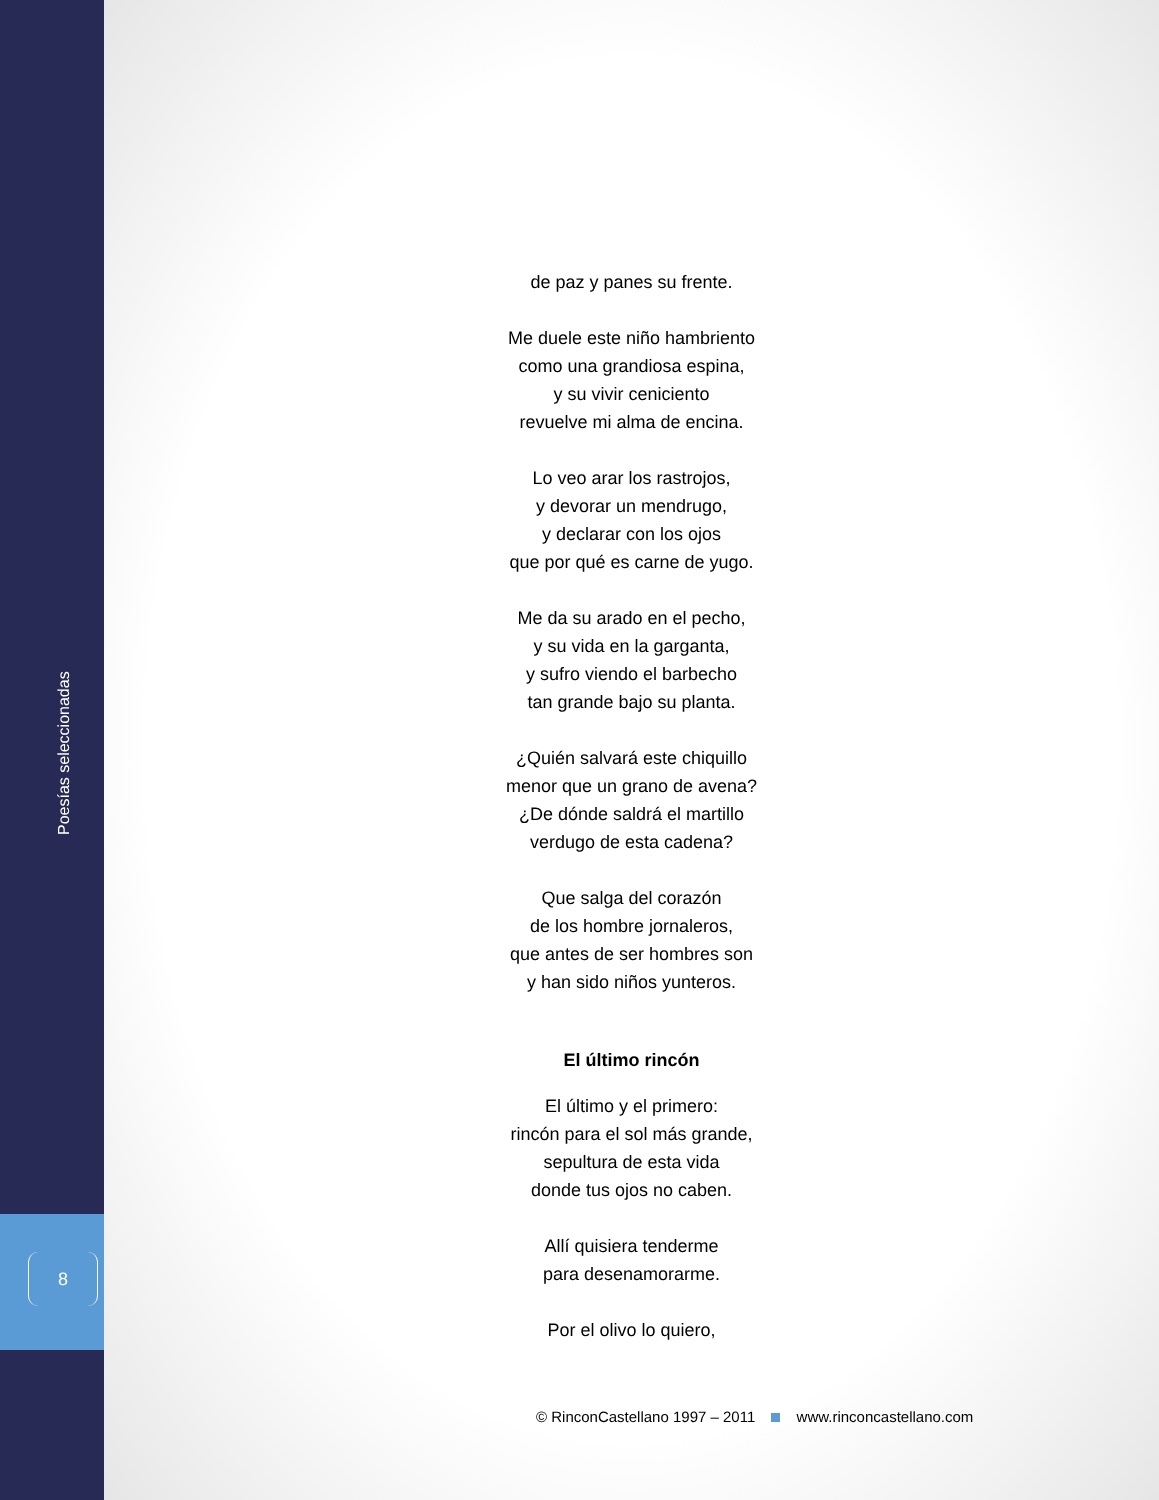Poesías seleccionadas
8
de paz y panes su frente.
Me duele este niño hambriento
como una grandiosa espina,
y su vivir ceniciento
revuelve mi alma de encina.
Lo veo arar los rastrojos,
y devorar un mendrugo,
y declarar con los ojos
que por qué es carne de yugo.
Me da su arado en el pecho,
y su vida en la garganta,
y sufro viendo el barbecho
tan grande bajo su planta.
¿Quién salvará este chiquillo
menor que un grano de avena?
¿De dónde saldrá el martillo
verdugo de esta cadena?
Que salga del corazón
de los hombre jornaleros,
que antes de ser hombres son
y han sido niños yunteros.
El último rincón
El último y el primero:
rincón para el sol más grande,
sepultura de esta vida
donde tus ojos no caben.
Allí quisiera tenderme
para desenamorarme.
Por el olivo lo quiero,
© RinconCastellano 1997 – 2011 www.rinconcastellano.com